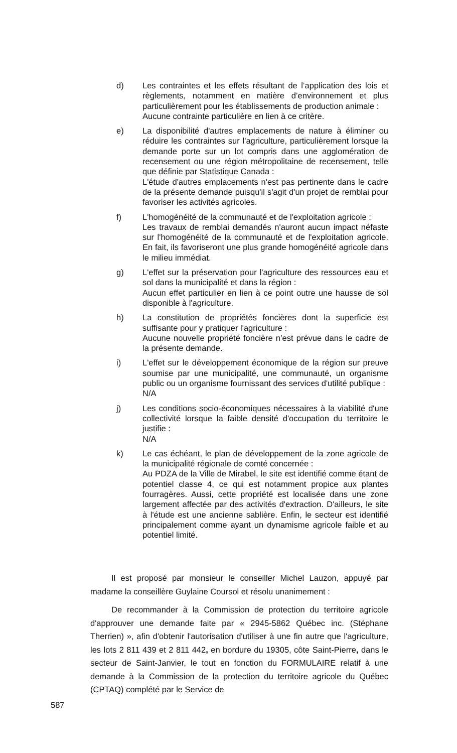d) Les contraintes et les effets résultant de l’application des lois et règlements, notamment en matière d’environnement et plus particulièrement pour les établissements de production animale :
Aucune contrainte particulière en lien à ce critère.
e) La disponibilité d'autres emplacements de nature à éliminer ou réduire les contraintes sur l'agriculture, particulièrement lorsque la demande porte sur un lot compris dans une agglomération de recensement ou une région métropolitaine de recensement, telle que définie par Statistique Canada :
L'étude d'autres emplacements n'est pas pertinente dans le cadre de la présente demande puisqu'il s'agit d'un projet de remblai pour favoriser les activités agricoles.
f) L'homogénéité de la communauté et de l'exploitation agricole :
Les travaux de remblai demandés n'auront aucun impact néfaste sur l'homogénéité de la communauté et de l'exploitation agricole. En fait, ils favoriseront une plus grande homogénéité agricole dans le milieu immédiat.
g) L'effet sur la préservation pour l'agriculture des ressources eau et sol dans la municipalité et dans la région :
Aucun effet particulier en lien à ce point outre une hausse de sol disponible à l'agriculture.
h) La constitution de propriétés foncières dont la superficie est suffisante pour y pratiquer l'agriculture :
Aucune nouvelle propriété foncière n’est prévue dans le cadre de la présente demande.
i) L'effet sur le développement économique de la région sur preuve soumise par une municipalité, une communauté, un organisme public ou un organisme fournissant des services d'utilité publique :
N/A
j) Les conditions socio-économiques nécessaires à la viabilité d'une collectivité lorsque la faible densité d'occupation du territoire le justifie :
N/A
k) Le cas échéant, le plan de développement de la zone agricole de la municipalité régionale de comté concernée :
Au PDZA de la Ville de Mirabel, le site est identifié comme étant de potentiel classe 4, ce qui est notamment propice aux plantes fourragères. Aussi, cette propriété est localisée dans une zone largement affectée par des activités d'extraction. D'ailleurs, le site à l'étude est une ancienne sablière. Enfin, le secteur est identifié principalement comme ayant un dynamisme agricole faible et au potentiel limité.
Il est proposé par monsieur le conseiller Michel Lauzon, appuyé par madame la conseillère Guylaine Coursol et résolu unanimement :
De recommander à la Commission de protection du territoire agricole d'approuver une demande faite par « 2945-5862 Québec inc. (Stéphane Therrien) », afin d'obtenir l'autorisation d'utiliser à une fin autre que l'agriculture, les lots 2 811 439 et 2 811 442, en bordure du 19305, côte Saint-Pierre, dans le secteur de Saint-Janvier, le tout en fonction du FORMULAIRE relatif à une demande à la Commission de la protection du territoire agricole du Québec (CPTAQ) complété par le Service de
587